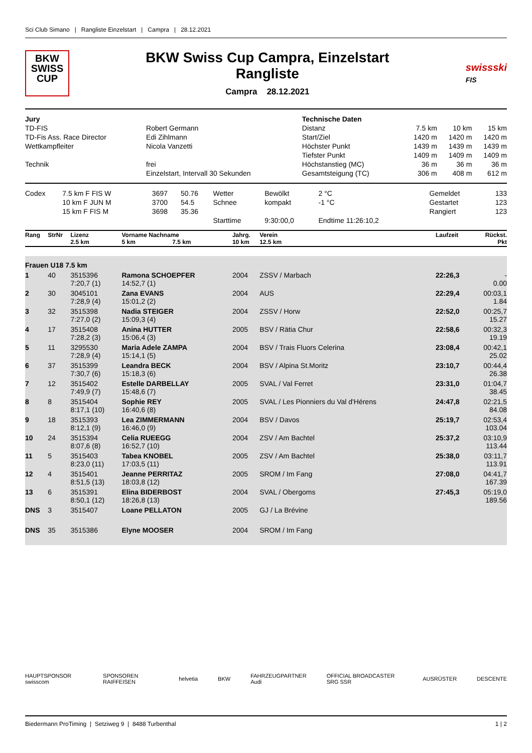Sci Club Simano | Rangliste Einzelstart | Campra | 28.12.2021
BKW
SWISS
CUP
BKW Swiss Cup Campra, Einzelstart
Rangliste
Campra 28.12.2021
swissski
FIS
| Jury | | Technische Daten | | | |
| --- | --- | --- | --- | --- | --- |
| TD-FIS | Robert Germann | Distanz | 7.5 km | 10 km | 15 km |
| TD-Fis Ass. Race Director | Edi Zihlmann | Start/Ziel | 1420 m | 1420 m | 1420 m |
| Wettkampfleiter | Nicola Vanzetti | Höchster Punkt | 1439 m | 1439 m | 1439 m |
| | | Tiefster Punkt | 1409 m | 1409 m | 1409 m |
| Technik | frei | Höchstanstieg (MC) | 36 m | 36 m | 36 m |
| | Einzelstart, Intervall 30 Sekunden | Gesamtsteigung (TC) | 306 m | 408 m | 612 m |
| Codex | 7.5 km F FIS W | 3697 | 50.76 | Wetter | Bewölkt | 2 °C | Gemeldet | 133 |
| | 10 km F JUN M | 3700 | 54.5 | Schnee | kompakt | -1 °C | Gestartet | 123 |
| | 15 km F FIS M | 3698 | 35.36 | | | | Rangiert | 123 |
| | | | | Starttime | 9:30:00,0 | Endtime 11:26:10,2 | | |
| Rang | StrNr | Lizenz 2.5 km | Vorname Nachname 5 km 7.5 km | Jahrg. 10 km | Verein 12.5 km | Laufzeit | Rückst. Pkt |
| --- | --- | --- | --- | --- | --- | --- | --- |
| Frauen U18 7.5 km | | | | | | | |
| 1 | 40 | 3515396 7:20,7 (1) | Ramona SCHOEPFER 14:52,7 (1) | 2004 | ZSSV / Marbach | 22:26,3 | - 0.00 |
| 2 | 30 | 3045101 7:28,9 (4) | Zana EVANS 15:01,2 (2) | 2004 | AUS | 22:29,4 | 00:03,1 1.84 |
| 3 | 32 | 3515398 7:27,0 (2) | Nadia STEIGER 15:09,3 (4) | 2004 | ZSSV / Horw | 22:52,0 | 00:25,7 15.27 |
| 4 | 17 | 3515408 7:28,2 (3) | Anina HUTTER 15:06,4 (3) | 2005 | BSV / Rätia Chur | 22:58,6 | 00:32,3 19.19 |
| 5 | 11 | 3295530 7:28,9 (4) | Maria Adele ZAMPA 15:14,1 (5) | 2004 | BSV / Trais Fluors Celerina | 23:08,4 | 00:42,1 25.02 |
| 6 | 37 | 3515399 7:30,7 (6) | Leandra BECK 15:18,3 (6) | 2004 | BSV / Alpina St.Moritz | 23:10,7 | 00:44,4 26.38 |
| 7 | 12 | 3515402 7:49,9 (7) | Estelle DARBELLAY 15:48,6 (7) | 2005 | SVAL / Val Ferret | 23:31,0 | 01:04,7 38.45 |
| 8 | 8 | 3515404 8:17,1 (10) | Sophie REY 16:40,6 (8) | 2005 | SVAL / Les Pionniers du Val d'Hérens | 24:47,8 | 02:21,5 84.08 |
| 9 | 18 | 3515393 8:12,1 (9) | Lea ZIMMERMANN 16:46,0 (9) | 2004 | BSV / Davos | 25:19,7 | 02:53,4 103.04 |
| 10 | 24 | 3515394 8:07,6 (8) | Celia RUEEGG 16:52,7 (10) | 2004 | ZSV / Am Bachtel | 25:37,2 | 03:10,9 113.44 |
| 11 | 5 | 3515403 8:23,0 (11) | Tabea KNOBEL 17:03,5 (11) | 2005 | ZSV / Am Bachtel | 25:38,0 | 03:11,7 113.91 |
| 12 | 4 | 3515401 8:51,5 (13) | Jeanne PERRITAZ 18:03,8 (12) | 2005 | SROM / Im Fang | 27:08,0 | 04:41,7 167.39 |
| 13 | 6 | 3515391 8:50,1 (12) | Elina BIDERBOST 18:26,8 (13) | 2004 | SVAL / Obergoms | 27:45,3 | 05:19,0 189.56 |
| DNS | 3 | 3515407 | Loane PELLATON | 2005 | GJ / La Brévine | | |
| DNS | 35 | 3515386 | Elyne MOOSER | 2004 | SROM / Im Fang | | |
HAUPTSPONSOR swisscom SPONSOREN RAIFFEISEN helvetia BKW FAHRZEUGPARTNER Audi OFFICIAL BROADCASTER SRG SSR AUSRÜSTER DESCENTE
Biedermann ProTiming | Setziweg 9 | 8488 Turbenthal 1 | 2